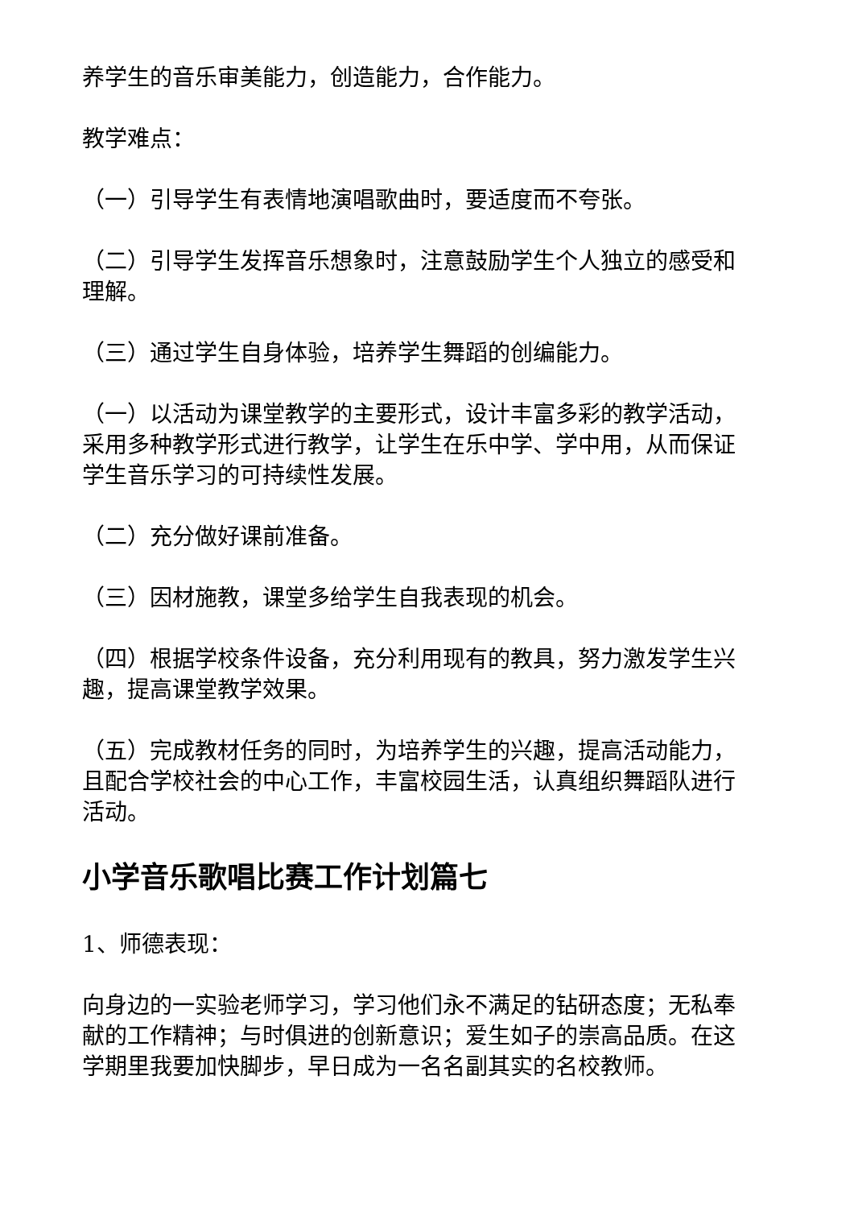养学生的音乐审美能力，创造能力，合作能力。
教学难点：
（一）引导学生有表情地演唱歌曲时，要适度而不夸张。
（二）引导学生发挥音乐想象时，注意鼓励学生个人独立的感受和理解。
（三）通过学生自身体验，培养学生舞蹈的创编能力。
（一）以活动为课堂教学的主要形式，设计丰富多彩的教学活动，采用多种教学形式进行教学，让学生在乐中学、学中用，从而保证学生音乐学习的可持续性发展。
（二）充分做好课前准备。
（三）因材施教，课堂多给学生自我表现的机会。
（四）根据学校条件设备，充分利用现有的教具，努力激发学生兴趣，提高课堂教学效果。
（五）完成教材任务的同时，为培养学生的兴趣，提高活动能力，且配合学校社会的中心工作，丰富校园生活，认真组织舞蹈队进行活动。
小学音乐歌唱比赛工作计划篇七
1、师德表现：
向身边的一实验老师学习，学习他们永不满足的钻研态度；无私奉献的工作精神；与时俱进的创新意识；爱生如子的崇高品质。在这学期里我要加快脚步，早日成为一名名副其实的名校教师。